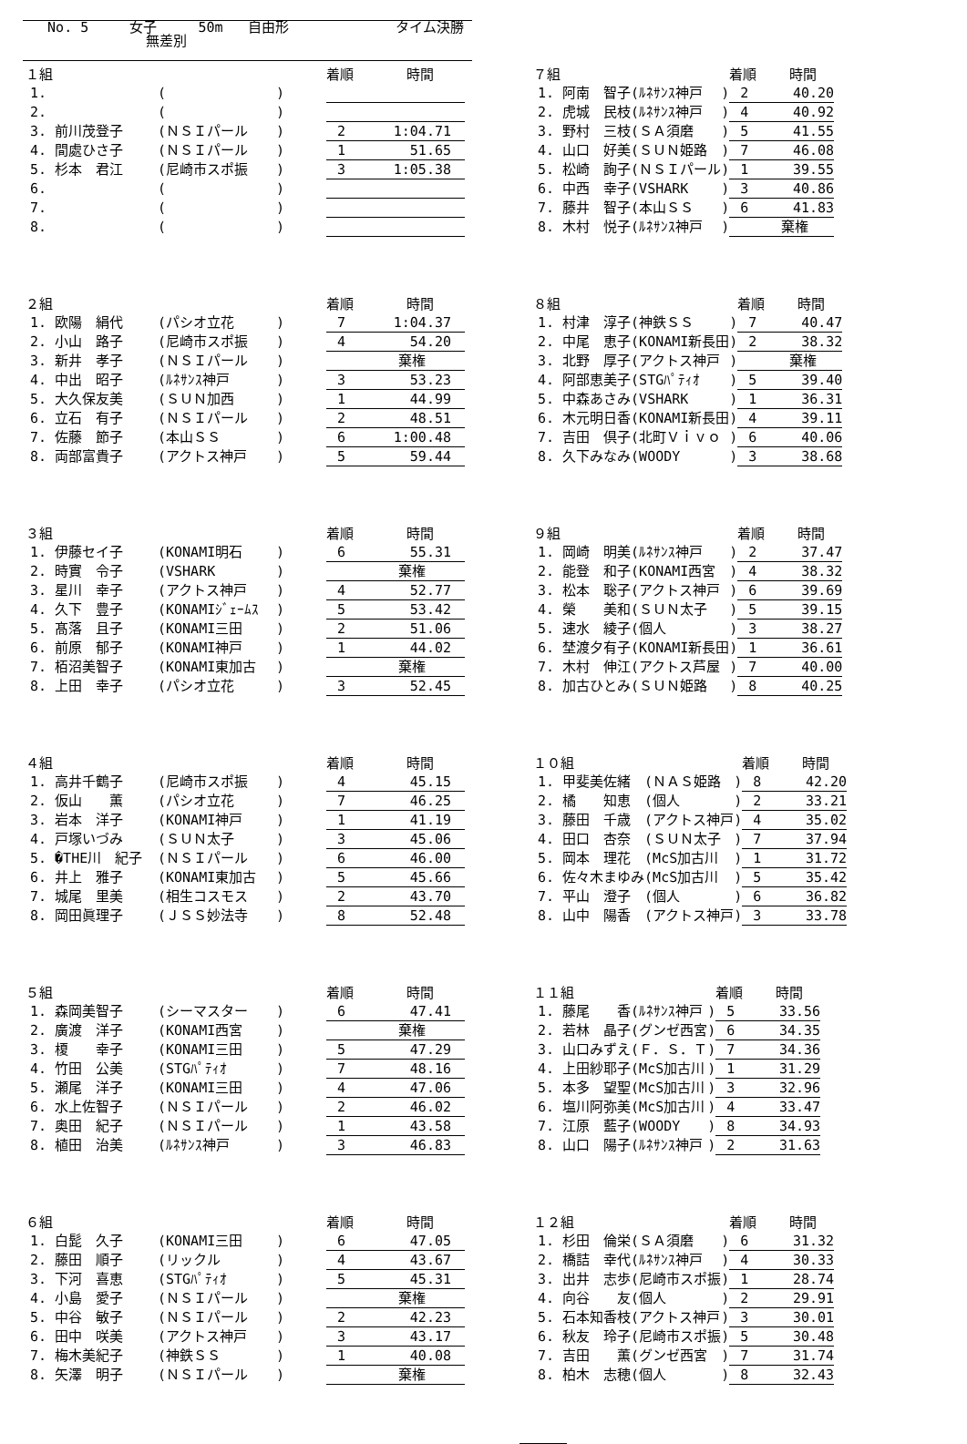No. 5 女子 50m 自由形 タイム決勝
無差別
| １組 | | | 着順 | 時間 |
| --- | --- | --- | --- | --- |
| 1. | ( | ) | | |
| 2. | ( | ) | | |
| 3. 前川茂登子 | (ＮＳＩパール | ) | 2 | 1:04.71 |
| 4. 間處ひさ子 | (ＮＳＩパール | ) | 1 | 51.65 |
| 5. 杉本 君江 | (尼崎市スポ振 | ) | 3 | 1:05.38 |
| 6. | ( | ) | | |
| 7. | ( | ) | | |
| 8. | ( | ) | | |
| ２組 | | | 着順 | 時間 |
| --- | --- | --- | --- | --- |
| 1. 欧陽 絹代 | (パシオ立花 | ) | 7 | 1:04.37 |
| 2. 小山 路子 | (尼崎市スポ振 | ) | 4 | 54.20 |
| 3. 新井 孝子 | (ＮＳＩパール | ) | | 棄権 |
| 4. 中出 昭子 | (ﾙﾈｻﾝｽ神戸 | ) | 3 | 53.23 |
| 5. 大久保友美 | (ＳＵＮ加西 | ) | 1 | 44.99 |
| 6. 立石 有子 | (ＮＳＩパール | ) | 2 | 48.51 |
| 7. 佐藤 節子 | (本山ＳＳ | ) | 6 | 1:00.48 |
| 8. 両部富貴子 | (アクトス神戸 | ) | 5 | 59.44 |
| ３組 | | | 着順 | 時間 |
| --- | --- | --- | --- | --- |
| 1. 伊藤セイ子 | (KONAMI明石 | ) | 6 | 55.31 |
| 2. 時實 令子 | (VSHARK | ) | | 棄権 |
| 3. 星川 幸子 | (アクトス神戸 | ) | 4 | 52.77 |
| 4. 久下 豊子 | (KONAMIｼﾞｪｰﾑｽ | ) | 5 | 53.42 |
| 5. 髙落 且子 | (KONAMI三田 | ) | 2 | 51.06 |
| 6. 前原 郁子 | (KONAMI神戸 | ) | 1 | 44.02 |
| 7. 栢沼美智子 | (KONAMI東加古 | ) | | 棄権 |
| 8. 上田 幸子 | (パシオ立花 | ) | 3 | 52.45 |
| ４組 | | | 着順 | 時間 |
| --- | --- | --- | --- | --- |
| 1. 高井千鶴子 | (尼崎市スポ振 | ) | 4 | 45.15 |
| 2. 仮山 薫 | (パシオ立花 | ) | 7 | 46.25 |
| 3. 岩本 洋子 | (KONAMI神戸 | ) | 1 | 41.19 |
| 4. 戸塚いづみ | (ＳＵＮ太子 | ) | 3 | 45.06 |
| 5. �THE川 紀子 | (ＮＳＩパール | ) | 6 | 46.00 |
| 6. 井上 雅子 | (KONAMI東加古 | ) | 5 | 45.66 |
| 7. 城尾 里美 | (相生コスモス | ) | 2 | 43.70 |
| 8. 岡田眞理子 | (ＪＳＳ妙法寺 | ) | 8 | 52.48 |
| ５組 | | | 着順 | 時間 |
| --- | --- | --- | --- | --- |
| 1. 森岡美智子 | (シーマスター | ) | 6 | 47.41 |
| 2. 廣渡 洋子 | (KONAMI西宮 | ) | | 棄権 |
| 3. 榎 幸子 | (KONAMI三田 | ) | 5 | 47.29 |
| 4. 竹田 公美 | (STGﾊﾟﾃｨｵ | ) | 7 | 48.16 |
| 5. 瀬尾 洋子 | (KONAMI三田 | ) | 4 | 47.06 |
| 6. 水上佐智子 | (ＮＳＩパール | ) | 2 | 46.02 |
| 7. 奥田 紀子 | (ＮＳＩパール | ) | 1 | 43.58 |
| 8. 植田 治美 | (ﾙﾈｻﾝｽ神戸 | ) | 3 | 46.83 |
| ６組 | | | 着順 | 時間 |
| --- | --- | --- | --- | --- |
| 1. 白髭 久子 | (KONAMI三田 | ) | 6 | 47.05 |
| 2. 藤田 順子 | (リックル | ) | 4 | 43.67 |
| 3. 下河 喜恵 | (STGﾊﾟﾃｨｵ | ) | 5 | 45.31 |
| 4. 小島 愛子 | (ＮＳＩパール | ) | | 棄権 |
| 5. 中谷 敏子 | (ＮＳＩパール | ) | 2 | 42.23 |
| 6. 田中 咲美 | (アクトス神戸 | ) | 3 | 43.17 |
| 7. 梅木美紀子 | (神鉄ＳＳ | ) | 1 | 40.08 |
| 8. 矢澤 明子 | (ＮＳＩパール | ) | | 棄権 |
| ７組 | | | 着順 | 時間 |
| --- | --- | --- | --- | --- |
| 1. 阿南 智子 | (ﾙﾈｻﾝｽ神戸 | ) | 2 | 40.20 |
| 2. 虎城 民枝 | (ﾙﾈｻﾝｽ神戸 | ) | 4 | 40.92 |
| 3. 野村 三枝 | (ＳＡ須磨 | ) | 5 | 41.55 |
| 4. 山口 好美 | (ＳＵＮ姫路 | ) | 7 | 46.08 |
| 5. 松崎 詢子 | (ＮＳＩパール | ) | 1 | 39.55 |
| 6. 中西 幸子 | (VSHARK | ) | 3 | 40.86 |
| 7. 藤井 智子 | (本山ＳＳ | ) | 6 | 41.83 |
| 8. 木村 悦子 | (ﾙﾈｻﾝｽ神戸 | ) | | 棄権 |
| ８組 | | | 着順 | 時間 |
| --- | --- | --- | --- | --- |
| 1. 村津 淳子 | (神鉄ＳＳ | ) | 7 | 40.47 |
| 2. 中尾 恵子 | (KONAMI新長田 | ) | 2 | 38.32 |
| 3. 北野 厚子 | (アクトス神戸 | ) | | 棄権 |
| 4. 阿部恵美子 | (STGﾊﾟﾃｨｵ | ) | 5 | 39.40 |
| 5. 中森あさみ | (VSHARK | ) | 1 | 36.31 |
| 6. 木元明日香 | (KONAMI新長田 | ) | 4 | 39.11 |
| 7. 吉田 倶子 | (北町Ｖｉｖｏ | ) | 6 | 40.06 |
| 8. 久下みなみ | (WOODY | ) | 3 | 38.68 |
| ９組 | | | 着順 | 時間 |
| --- | --- | --- | --- | --- |
| 1. 岡崎 明美 | (ﾙﾈｻﾝｽ神戸 | ) | 2 | 37.47 |
| 2. 能登 和子 | (KONAMI西宮 | ) | 4 | 38.32 |
| 3. 松本 聡子 | (アクトス神戸 | ) | 6 | 39.69 |
| 4. 榮 美和 | (ＳＵＮ太子 | ) | 5 | 39.15 |
| 5. 速水 綾子 | (個人 | ) | 3 | 38.27 |
| 6. 埜渡夕有子 | (KONAMI新長田 | ) | 1 | 36.61 |
| 7. 木村 伸江 | (アクトス芦屋 | ) | 7 | 40.00 |
| 8. 加古ひとみ | (ＳＵＮ姫路 | ) | 8 | 40.25 |
| １０組 | | | 着順 | 時間 |
| --- | --- | --- | --- | --- |
| 1. 甲斐美佐緒 | (ＮＡＳ姫路 | ) | 8 | 42.20 |
| 2. 橘 知恵 | (個人 | ) | 2 | 33.21 |
| 3. 藤田 千歳 | (アクトス神戸 | ) | 4 | 35.02 |
| 4. 田口 杏奈 | (ＳＵＮ太子 | ) | 7 | 37.94 |
| 5. 岡本 理花 | (McS加古川 | ) | 1 | 31.72 |
| 6. 佐々木まゆみ | (McS加古川 | ) | 5 | 35.42 |
| 7. 平山 澄子 | (個人 | ) | 6 | 36.82 |
| 8. 山中 陽香 | (アクトス神戸 | ) | 3 | 33.78 |
| １１組 | | | 着順 | 時間 |
| --- | --- | --- | --- | --- |
| 1. 藤尾 香 | (ﾙﾈｻﾝｽ神戸 | ) | 5 | 33.56 |
| 2. 若林 晶子 | (グンゼ西宮 | ) | 6 | 34.35 |
| 3. 山口みずえ | (Ｆ．Ｓ．Ｔ | ) | 7 | 34.36 |
| 4. 上田紗耶子 | (McS加古川 | ) | 1 | 31.29 |
| 5. 本多 望聖 | (McS加古川 | ) | 3 | 32.96 |
| 6. 塩川阿弥美 | (McS加古川 | ) | 4 | 33.47 |
| 7. 江原 藍子 | (WOODY | ) | 8 | 34.93 |
| 8. 山口 陽子 | (ﾙﾈｻﾝｽ神戸 | ) | 2 | 31.63 |
| １２組 | | | 着順 | 時間 |
| --- | --- | --- | --- | --- |
| 1. 杉田 倫栄 | (ＳＡ須磨 | ) | 6 | 31.32 |
| 2. 橋詰 幸代 | (ﾙﾈｻﾝｽ神戸 | ) | 4 | 30.33 |
| 3. 出井 志歩 | (尼崎市スポ振 | ) | 1 | 28.74 |
| 4. 向谷 友 | (個人 | ) | 2 | 29.91 |
| 5. 石本知香枝 | (アクトス神戸 | ) | 3 | 30.01 |
| 6. 秋友 玲子 | (尼崎市スポ振 | ) | 5 | 30.48 |
| 7. 吉田 薫 | (グンゼ西宮 | ) | 7 | 31.74 |
| 8. 柏木 志穂 | (個人 | ) | 8 | 32.43 |